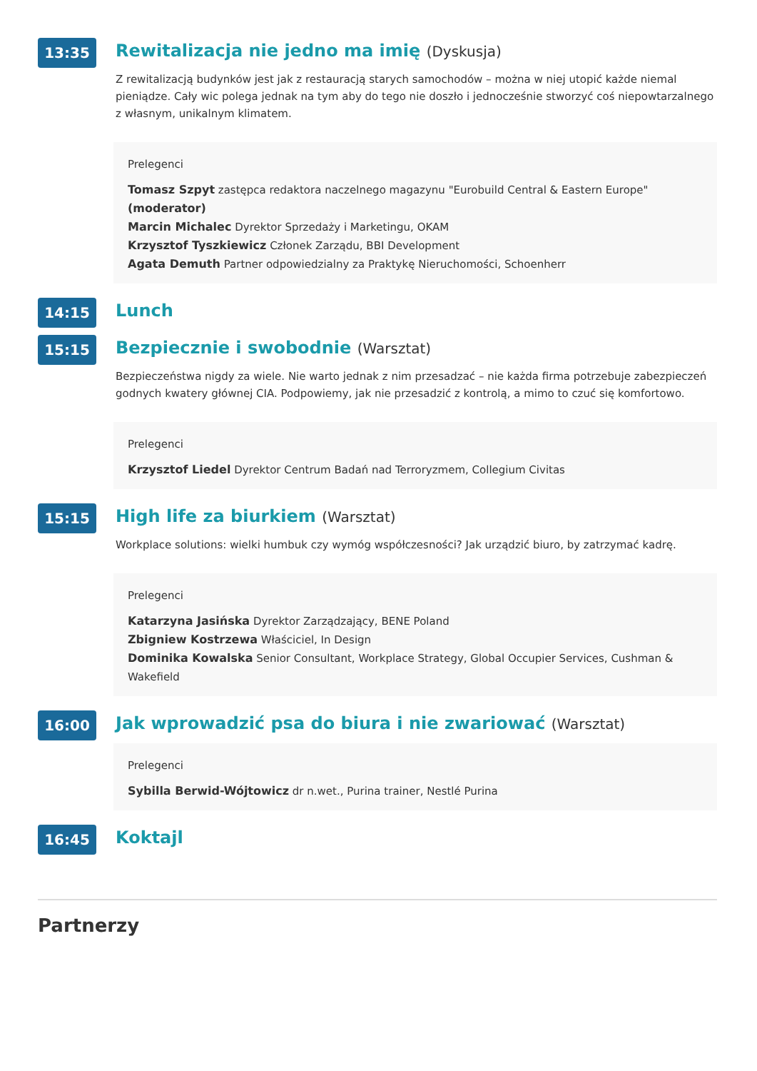13:35
Rewitalizacja nie jedno ma imię (Dyskusja)
Z rewitalizacją budynków jest jak z restauracją starych samochodów – można w niej utopić każde niemal pieniądze. Cały wic polega jednak na tym aby do tego nie doszło i jednocześnie stworzyć coś niepowtarzalnego z własnym, unikalnym klimatem.
Prelegenci
Tomasz Szpyt zastępca redaktora naczelnego magazynu "Eurobuild Central & Eastern Europe" (moderator)
Marcin Michalec Dyrektor Sprzedaży i Marketingu, OKAM
Krzysztof Tyszkiewicz Członek Zarządu, BBI Development
Agata Demuth Partner odpowiedzialny za Praktykę Nieruchomości, Schoenherr
14:15
Lunch
15:15
Bezpiecznie i swobodnie (Warsztat)
Bezpieczeństwa nigdy za wiele. Nie warto jednak z nim przesadzać – nie każda firma potrzebuje zabezpieczeń godnych kwatery głównej CIA. Podpowiemy, jak nie przesadzić z kontrolą, a mimo to czuć się komfortowo.
Prelegenci
Krzysztof Liedel Dyrektor Centrum Badań nad Terroryzmem, Collegium Civitas
15:15
High life za biurkiem (Warsztat)
Workplace solutions: wielki humbuk czy wymóg współczesności? Jak urządzić biuro, by zatrzymać kadrę.
Prelegenci
Katarzyna Jasińska Dyrektor Zarządzający, BENE Poland
Zbigniew Kostrzewa Właściciel, In Design
Dominika Kowalska Senior Consultant, Workplace Strategy, Global Occupier Services, Cushman & Wakefield
16:00
Jak wprowadzić psa do biura i nie zwariować (Warsztat)
Prelegenci
Sybilla Berwid-Wójtowicz dr n.wet., Purina trainer, Nestlé Purina
16:45
Koktajl
Partnerzy